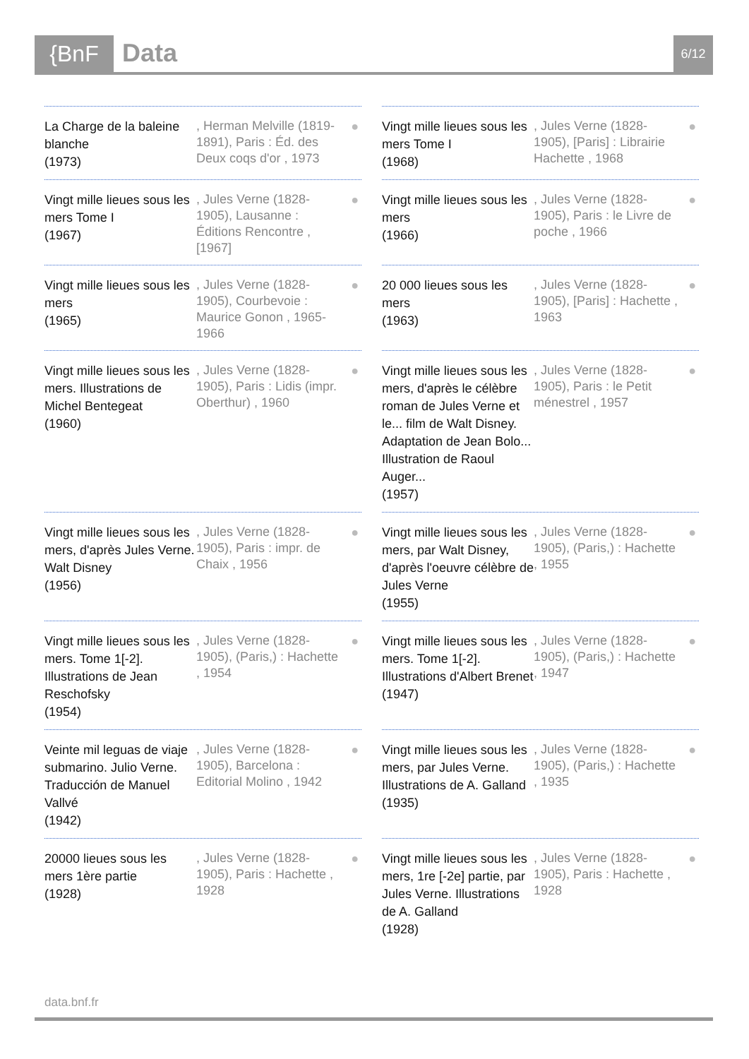{BnF Data 6/12
La Charge de la baleine blanche
(1973)
, Herman Melville (1819-1891), Paris : Éd. des Deux coqs d'or , 1973
●
Vingt mille lieues sous les mers Tome I
(1968)
, Jules Verne (1828-1905), [Paris] : Librairie Hachette , 1968
●
Vingt mille lieues sous les mers Tome I
(1967)
, Jules Verne (1828-1905), Lausanne : Éditions Rencontre , [1967]
●
Vingt mille lieues sous les mers
(1966)
, Jules Verne (1828-1905), Paris : le Livre de poche , 1966
●
Vingt mille lieues sous les mers
(1965)
, Jules Verne (1828-1905), Courbevoie : Maurice Gonon , 1965-1966
●
20 000 lieues sous les mers
(1963)
, Jules Verne (1828-1905), [Paris] : Hachette , 1963
●
Vingt mille lieues sous les mers. Illustrations de Michel Bentegeat
(1960)
, Jules Verne (1828-1905), Paris : Lidis (impr. Oberthur) , 1960
●
Vingt mille lieues sous les mers, d'après le célèbre roman de Jules Verne et le... film de Walt Disney. Adaptation de Jean Bolo... Illustration de Raoul Auger...
(1957)
, Jules Verne (1828-1905), Paris : le Petit ménestrel , 1957
●
Vingt mille lieues sous les mers, d'après Jules Verne. Walt Disney
(1956)
, Jules Verne (1828-1905), Paris : impr. de Chaix , 1956
●
Vingt mille lieues sous les mers, par Walt Disney, d'après l'oeuvre célèbre de Jules Verne
(1955)
, Jules Verne (1828-1905), (Paris,) : Hachette , 1955
●
Vingt mille lieues sous les mers. Tome 1[-2]. Illustrations de Jean Reschofsky
(1954)
, Jules Verne (1828-1905), (Paris,) : Hachette , 1954
●
Vingt mille lieues sous les mers. Tome 1[-2]. Illustrations d'Albert Brenet
(1947)
, Jules Verne (1828-1905), (Paris,) : Hachette , 1947
●
Veinte mil leguas de viaje submarino. Julio Verne. Traducción de Manuel Vallvé
(1942)
, Jules Verne (1828-1905), Barcelona : Editorial Molino , 1942
●
Vingt mille lieues sous les mers, par Jules Verne. Illustrations de A. Galland
(1935)
, Jules Verne (1828-1905), (Paris,) : Hachette , 1935
●
20000 lieues sous les mers 1ère partie
(1928)
, Jules Verne (1828-1905), Paris : Hachette , 1928
●
Vingt mille lieues sous les mers, 1re [-2e] partie, par Jules Verne. Illustrations de A. Galland
(1928)
, Jules Verne (1828-1905), Paris : Hachette , 1928
●
data.bnf.fr